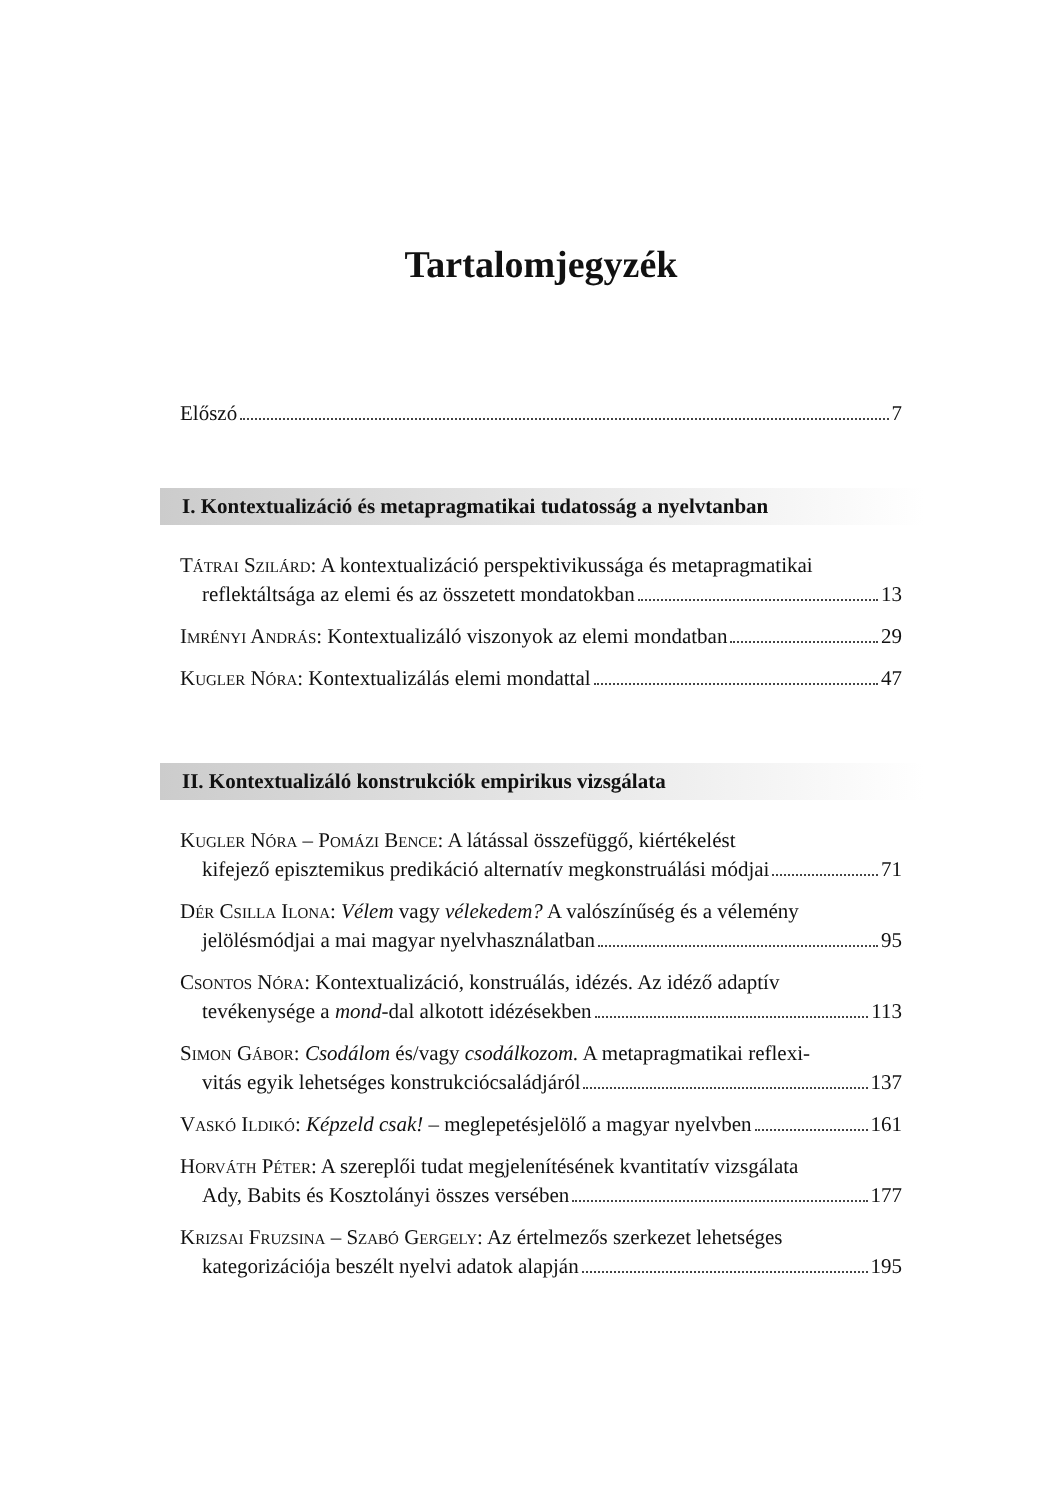Tartalomjegyzék
Előszó 7
I. Kontextualizáció és metapragmatikai tudatosság a nyelvtanban
Tátrai Szilárd: A kontextualizáció perspektivikussága és metapragmatikai
reflektáltsága az elemi és az összetett mondatokban 13
Imrényi András: Kontextualizáló viszonyok az elemi mondatban 29
Kugler Nóra: Kontextualizálás elemi mondattal 47
II. Kontextualizáló konstrukciók empirikus vizsgálata
Kugler Nóra – Pomázi Bence: A látással összefüggő, kiértékelést
kifejező episztemikus predikáció alternatív megkonstruálási módjai 71
Dér Csilla Ilona: Vélem vagy vélekedem? A valószínűség és a vélemény
jelölésmódjai a mai magyar nyelvhasználatban 95
Csontos Nóra: Kontextualizáció, konstruálás, idézés. Az idéző adaptív
tevékenysége a mond-dal alkotott idézésekben 113
Simon Gábor: Csodálom és/vagy csodálkozom. A metapragmatikai reflexi-
vitás egyik lehetséges konstrukciócsaládjáról 137
Vaskó Ildikó: Képzeld csak! – meglepetésjelölő a magyar nyelvben 161
Horváth Péter: A szereplői tudat megjelenítésének kvantitatív vizsgálata
Ady, Babits és Kosztolányi összes versében 177
Krizsai Fruzsina – Szabó Gergely: Az értelmezős szerkezet lehetséges
kategorizációja beszélt nyelvi adatok alapján 195